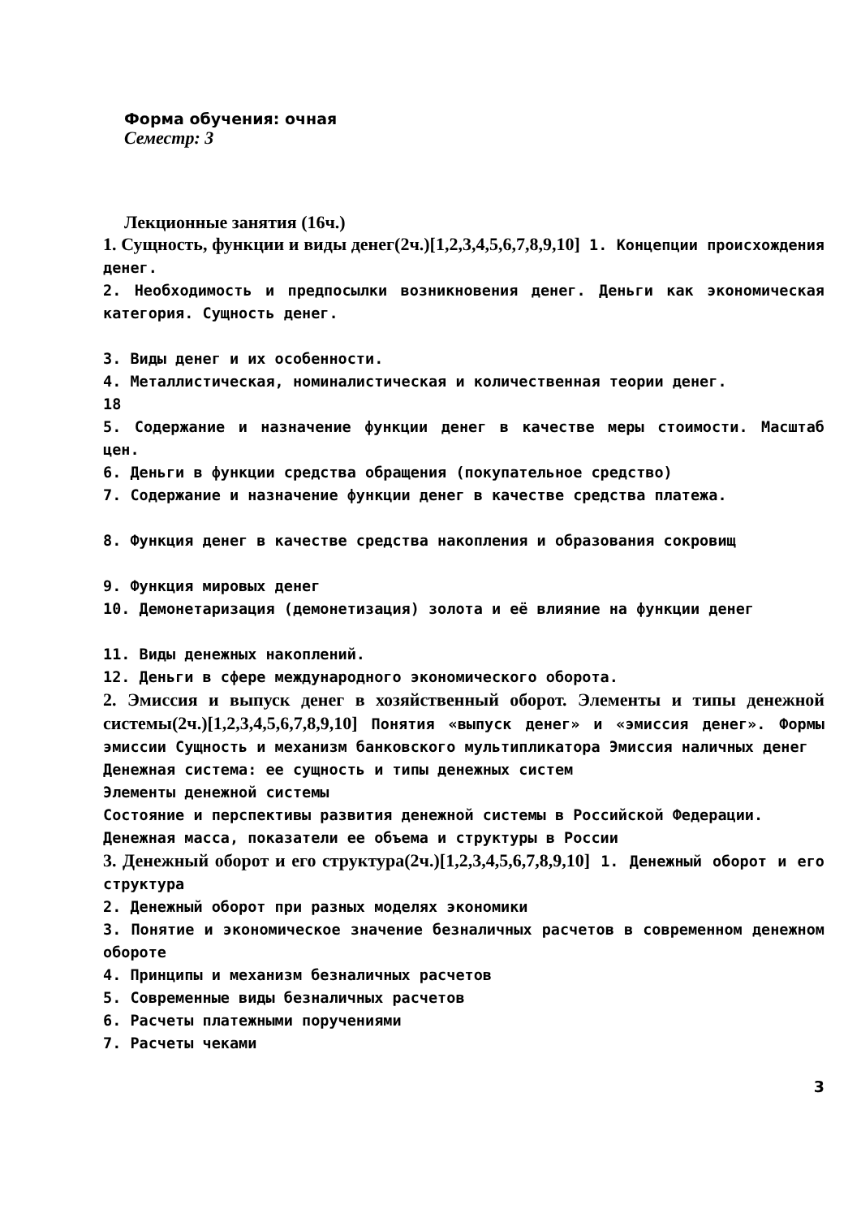Форма обучения: очная
Семестр: 3
Лекционные занятия (16ч.)
1. Сущность, функции и виды денег(2ч.)[1,2,3,4,5,6,7,8,9,10] 1. Концепции происхождения денег.
2. Необходимость и предпосылки возникновения денег. Деньги как экономическая категория. Сущность денег.
3. Виды денег и их особенности.
4. Металлистическая, номиналистическая и количественная теории денег.
18
5. Содержание и назначение функции денег в качестве меры стоимости. Масштаб цен.
6. Деньги в функции средства обращения (покупательное средство)
7. Содержание и назначение функции денег в качестве средства платежа.
8. Функция денег в качестве средства накопления и образования сокровищ
9. Функция мировых денег
10. Демонетаризация (демонетизация) золота и её влияние на функции денег
11. Виды денежных накоплений.
12. Деньги в сфере международного экономического оборота.
2. Эмиссия и выпуск денег в хозяйственный оборот. Элементы и типы денежной системы(2ч.)[1,2,3,4,5,6,7,8,9,10] Понятия «выпуск денег» и «эмиссия денег». Формы эмиссии Сущность и механизм банковского мультипликатора Эмиссия наличных денег
Денежная система: ее сущность и типы денежных систем
Элементы денежной системы
Состояние и перспективы развития денежной системы в Российской Федерации.
Денежная масса, показатели ее объема и структуры в России
3. Денежный оборот и его структура(2ч.)[1,2,3,4,5,6,7,8,9,10] 1. Денежный оборот и его структура
2. Денежный оборот при разных моделях экономики
3. Понятие и экономическое значение безналичных расчетов в современном денежном обороте
4. Принципы и механизм безналичных расчетов
5. Современные виды безналичных расчетов
6. Расчеты платежными поручениями
7. Расчеты чеками
3